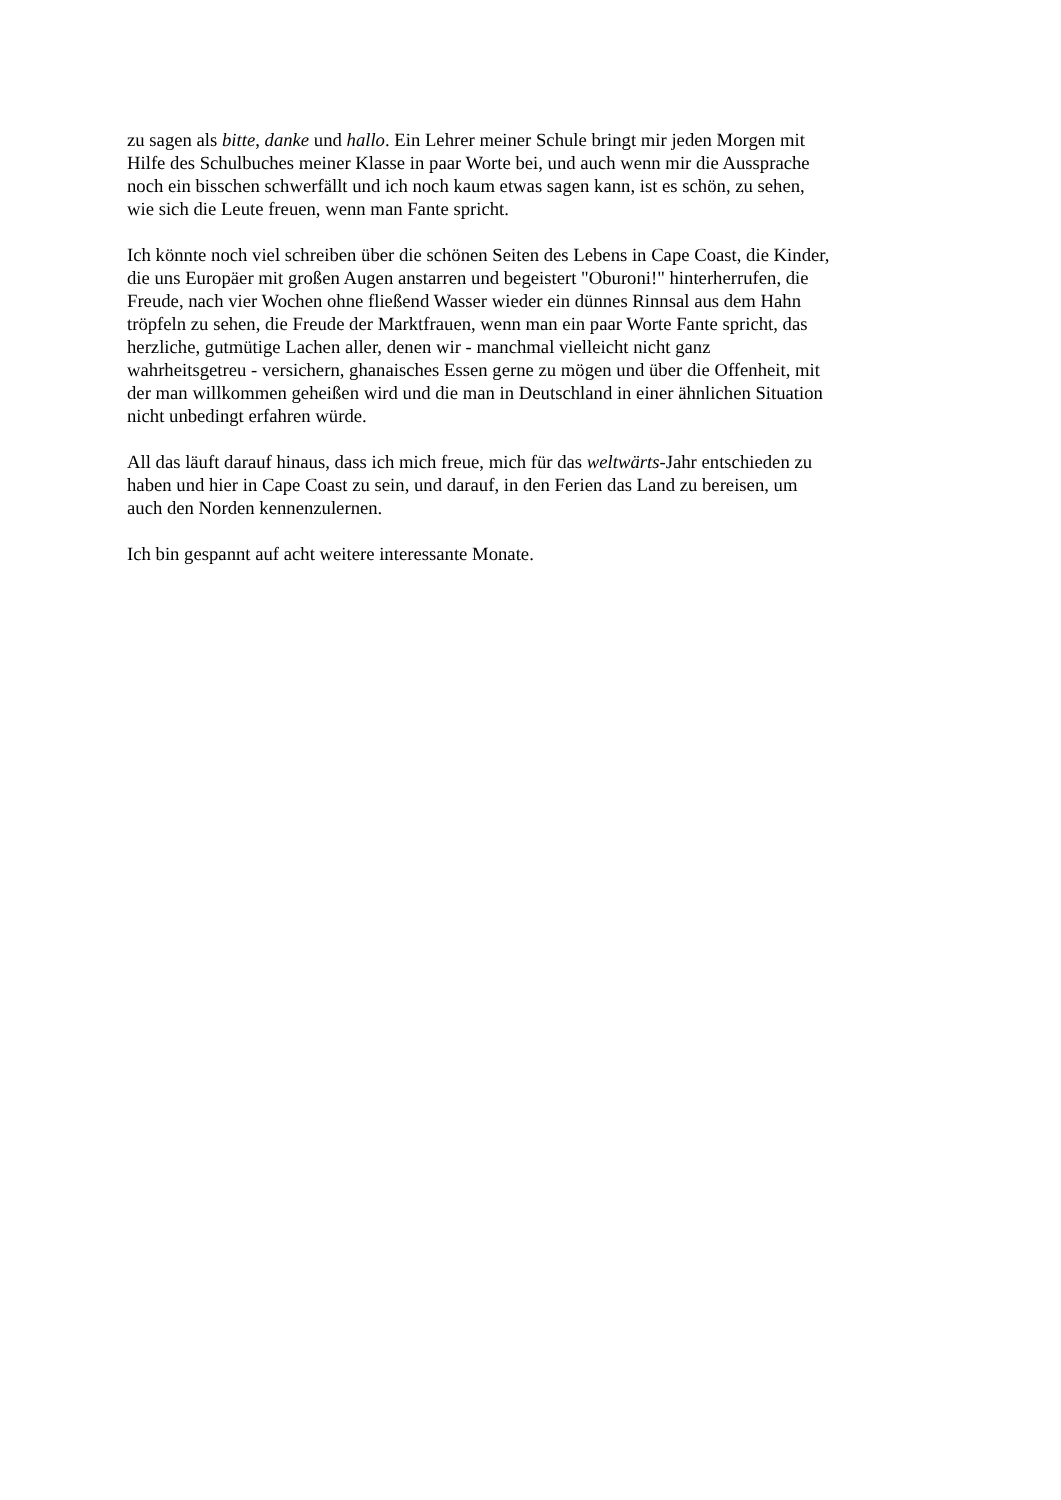zu sagen als bitte, danke und hallo. Ein Lehrer meiner Schule bringt mir jeden Morgen mit
Hilfe des Schulbuches meiner Klasse in paar Worte bei, und auch wenn mir die Aussprache
noch ein bisschen schwerfällt und ich noch kaum etwas sagen kann, ist es schön, zu sehen,
wie sich die Leute freuen, wenn man Fante spricht.
Ich könnte noch viel schreiben über die schönen Seiten des Lebens in Cape Coast, die Kinder,
die uns Europäer mit großen Augen anstarren und begeistert "Oburoni!" hinterherrufen, die
Freude, nach vier Wochen ohne fließend Wasser wieder ein dünnes Rinnsal aus dem Hahn
tröpfeln zu sehen, die Freude der Marktfrauen, wenn man ein paar Worte Fante spricht, das
herzliche, gutmütige Lachen aller, denen wir - manchmal vielleicht nicht ganz
wahrheitsgetreu - versichern, ghanaisches Essen gerne zu mögen und über die Offenheit, mit
der man willkommen geheißen wird und die man in Deutschland in einer ähnlichen Situation
nicht unbedingt erfahren würde.
All das läuft darauf hinaus, dass ich mich freue, mich für das weltwärts-Jahr entschieden zu
haben und hier in Cape Coast zu sein, und darauf, in den Ferien das Land zu bereisen, um
auch den Norden kennenzulernen.
Ich bin gespannt auf acht weitere interessante Monate.